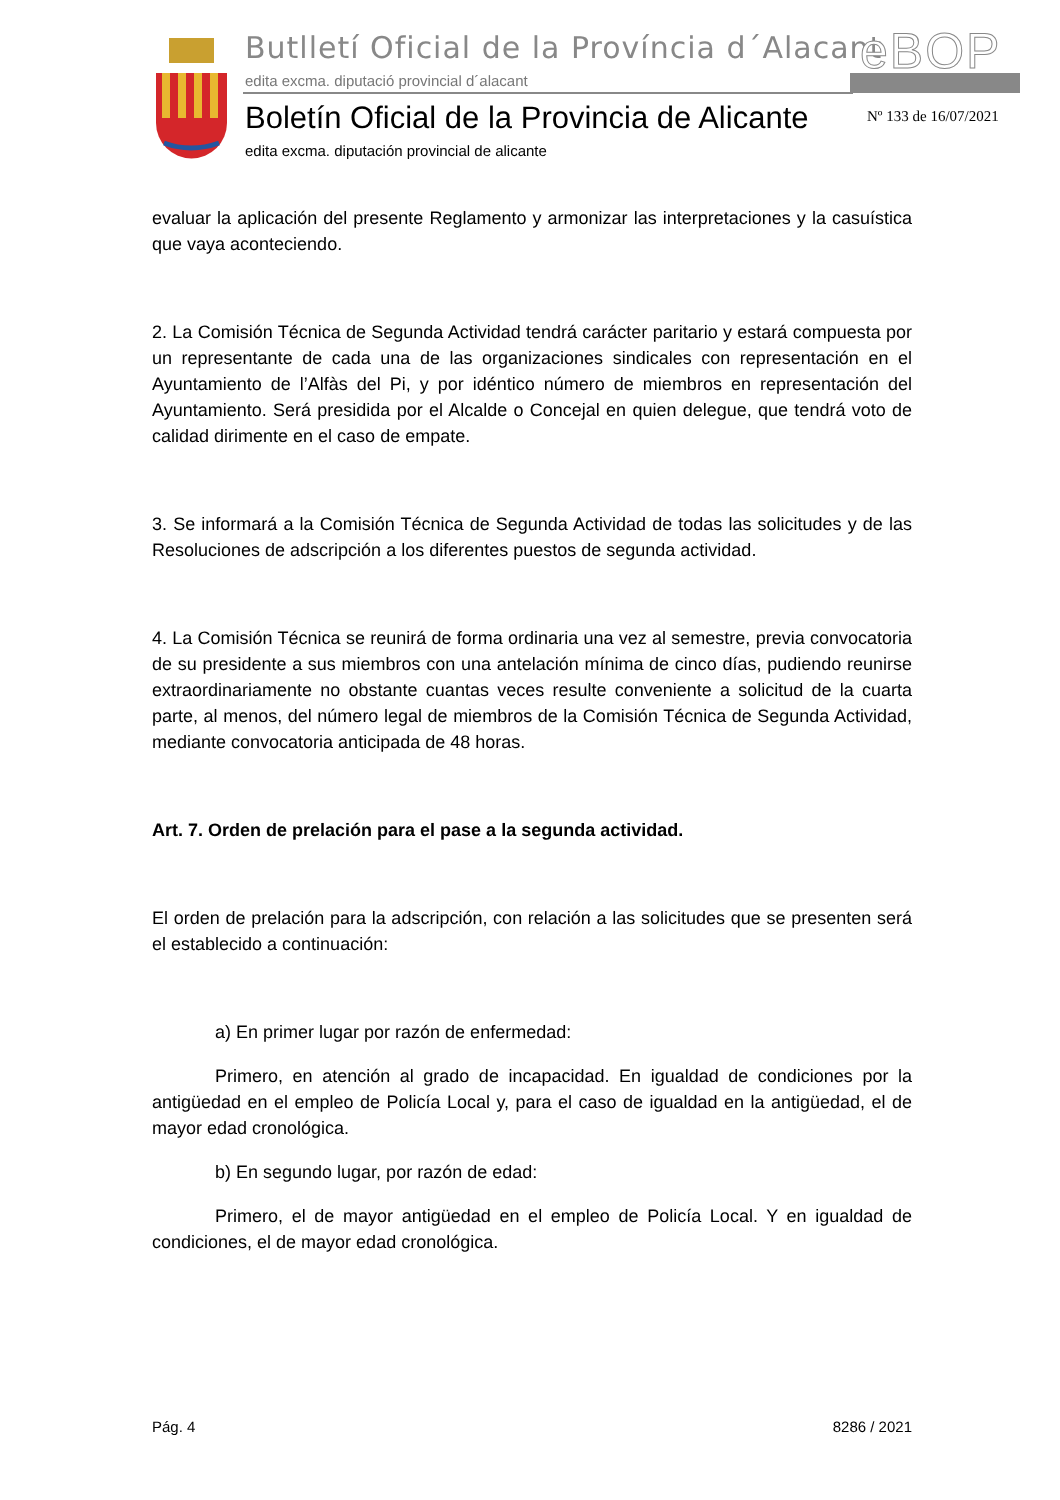Butlletí Oficial de la Província d´Alacant
eBOP
edita excma. diputació provincial d´alacant
Boletín Oficial de la Provincia de Alicante
Nº 133 de 16/07/2021
edita excma. diputación provincial de alicante
evaluar la aplicación del presente Reglamento y armonizar las interpretaciones y la casuística que vaya aconteciendo.
2. La Comisión Técnica de Segunda Actividad tendrá carácter paritario y estará compuesta por un representante de cada una de las organizaciones sindicales con representación en el Ayuntamiento de l’Alfàs del Pi, y por idéntico número de miembros en representación del Ayuntamiento. Será presidida por el Alcalde o Concejal en quien delegue, que tendrá voto de calidad dirimente en el caso de empate.
3. Se informará a la Comisión Técnica de Segunda Actividad de todas las solicitudes y de las Resoluciones de adscripción a los diferentes puestos de segunda actividad.
4. La Comisión Técnica se reunirá de forma ordinaria una vez al semestre, previa convocatoria de su presidente a sus miembros con una antelación mínima de cinco días, pudiendo reunirse extraordinariamente no obstante cuantas veces resulte conveniente a solicitud de la cuarta parte, al menos, del número legal de miembros de la Comisión Técnica de Segunda Actividad, mediante convocatoria anticipada de 48 horas.
Art. 7. Orden de prelación para el pase a la segunda actividad.
El orden de prelación para la adscripción, con relación a las solicitudes que se presenten será el establecido a continuación:
a) En primer lugar por razón de enfermedad:
Primero, en atención al grado de incapacidad. En igualdad de condiciones por la antigüedad en el empleo de Policía Local y, para el caso de igualdad en la antigüedad, el de mayor edad cronológica.
b) En segundo lugar, por razón de edad:
Primero, el de mayor antigüedad en el empleo de Policía Local. Y en igualdad de condiciones, el de mayor edad cronológica.
Pág. 4 8286 / 2021